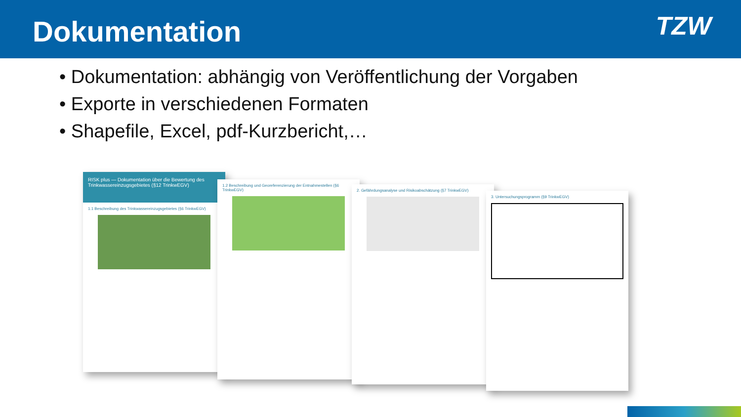Dokumentation
TZW
• Dokumentation: abhängig von Veröffentlichung der Vorgaben
• Exporte in verschiedenen Formaten
• Shapefile, Excel, pdf-Kurzbericht,…
RISK plus — Dokumentation über die Bewertung des Trinkwassereinzugsgebietes (§12 TrinkwEGV)
1.1 Beschreibung des Trinkwassereinzugsgebietes (§6 TrinkwEGV)
1.2 Beschreibung und Georeferenzierung der Entnahmestellen (§6 TrinkwEGV)
2. Gefährdungsanalyse und Risikoabschätzung (§7 TrinkwEGV)
3. Untersuchungsprogramm (§9 TrinkwEGV)